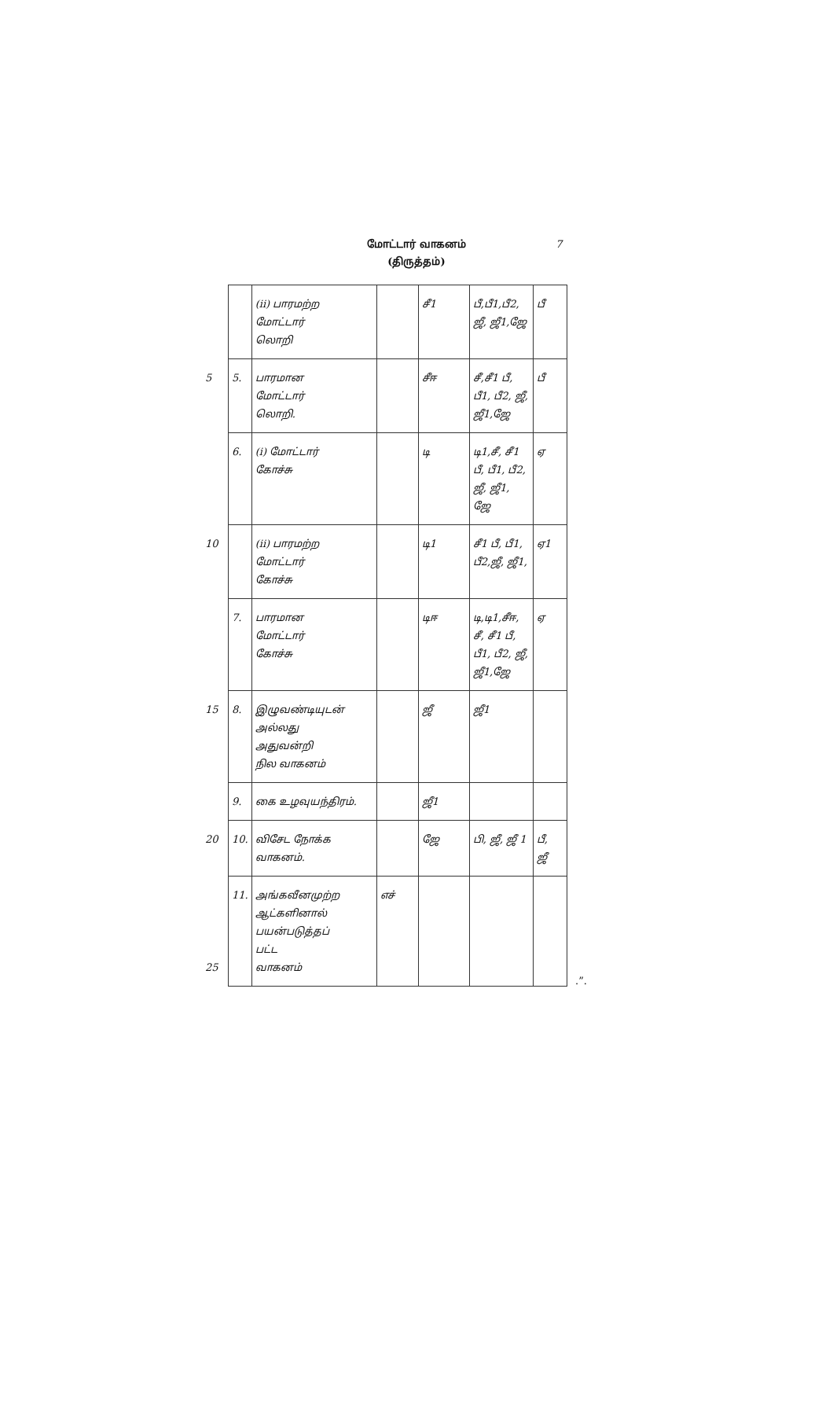மோட்டார் வாகனம்
(திருத்தம்)
7
| | (ii) பாரமற்ற மோட்டார் லொறி | | சீ1 | பீ,பீ1,பீ2, ஜீ, ஜீ1,ஜே | பீ |
| 5 5. | பாரமான மோட்டார் லொறி. | | சீஈ | சீ,சீ1 பீ, பீ1, பீ2, ஜீ, ஜீ1,ஜே | பீ |
| 6. | (i) மோட்டார் கோச்சு | | டி | டி1,சீ, சீ1 பீ, பீ1, பீ2, ஜீ, ஜீ1, ஜே | ஏ |
| 10 | (ii) பாரமற்ற மோட்டார் கோச்சு | | டி1 | சீ1 பீ, பீ1, பீ2,ஜீ, ஜீ1, | ஏ1 |
| 7. | பாரமான மோட்டார் கோச்சு | | டிஈ | டி,டி1,சீஈ, சீ, சீ1 பீ, பீ1, பீ2, ஜீ, ஜீ1,ஜே | ஏ |
| 15 8. | இழுவண்டியுடன் அல்லது அதுவன்றி நில வாகனம் | | ஜீ | ஜீ1 | |
| 9. | கை உழவுயந்திரம். | | ஜீ1 | | |
| 20 10. | விசேட நோக்க வாகனம். | | ஜே | பி, ஜீ, ஜீ 1 | பீ, ஜீ |
| 11. 25 | அங்கவீனமுற்ற ஆட்களினால் பயன்படுத்தப் பட்ட வாகனம் | எச் | | | |
.”.